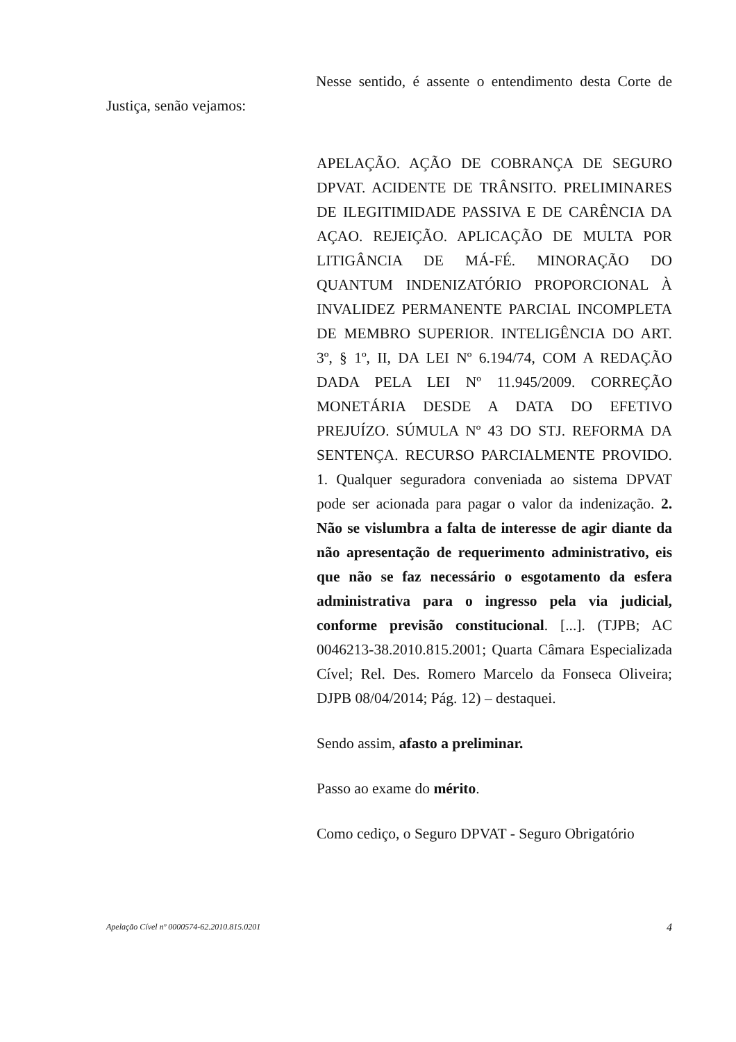Nesse sentido, é assente o entendimento desta Corte de Justiça, senão vejamos:
APELAÇÃO. AÇÃO DE COBRANÇA DE SEGURO DPVAT. ACIDENTE DE TRÂNSITO. PRELIMINARES DE ILEGITIMIDADE PASSIVA E DE CARÊNCIA DA AÇAO. REJEIÇÃO. APLICAÇÃO DE MULTA POR LITIGÂNCIA DE MÁ-FÉ. MINORAÇÃO DO QUANTUM INDENIZATÓRIO PROPORCIONAL À INVALIDEZ PERMANENTE PARCIAL INCOMPLETA DE MEMBRO SUPERIOR. INTELIGÊNCIA DO ART. 3º, § 1º, II, DA LEI Nº 6.194/74, COM A REDAÇÃO DADA PELA LEI Nº 11.945/2009. CORREÇÃO MONETÁRIA DESDE A DATA DO EFETIVO PREJUÍZO. SÚMULA Nº 43 DO STJ. REFORMA DA SENTENÇA. RECURSO PARCIALMENTE PROVIDO. 1. Qualquer seguradora conveniada ao sistema DPVAT pode ser acionada para pagar o valor da indenização. 2. Não se vislumbra a falta de interesse de agir diante da não apresentação de requerimento administrativo, eis que não se faz necessário o esgotamento da esfera administrativa para o ingresso pela via judicial, conforme previsão constitucional. [...]. (TJPB; AC 0046213-38.2010.815.2001; Quarta Câmara Especializada Cível; Rel. Des. Romero Marcelo da Fonseca Oliveira; DJPB 08/04/2014; Pág. 12) – destaquei.
Sendo assim, afasto a preliminar.
Passo ao exame do mérito.
Como cediço, o Seguro DPVAT - Seguro Obrigatório
Apelação Cível nº 0000574-62.2010.815.0201 4